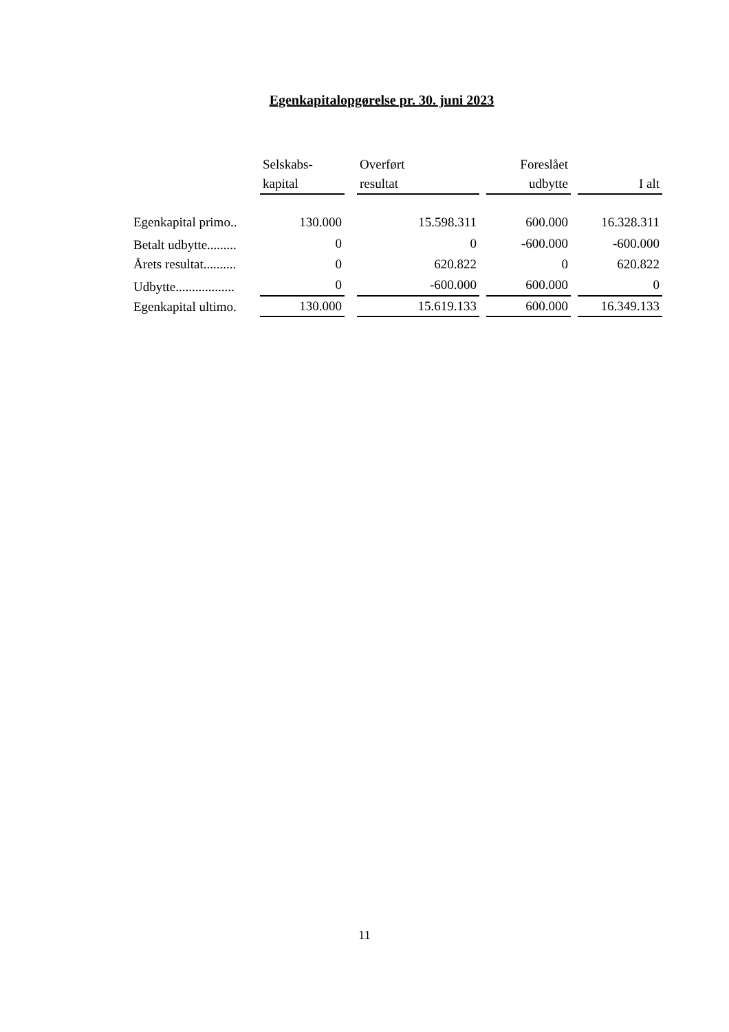Egenkapitalopgørelse pr. 30. juni 2023
| | Selskabs- | | Overført | | Foreslået | | |
| --- | --- | --- | --- | --- | --- | --- | --- |
| | kapital | | resultat | | udbytte | | I alt |
| Egenkapital primo.. | 130.000 | | 15.598.311 | | 600.000 | | 16.328.311 |
| Betalt udbytte......... | 0 | | 0 | | -600.000 | | -600.000 |
| Årets resultat.......... | 0 | | 620.822 | | 0 | | 620.822 |
| Udbytte.................. | 0 | | -600.000 | | 600.000 | | 0 |
| Egenkapital ultimo. | 130.000 | | 15.619.133 | | 600.000 | | 16.349.133 |
11